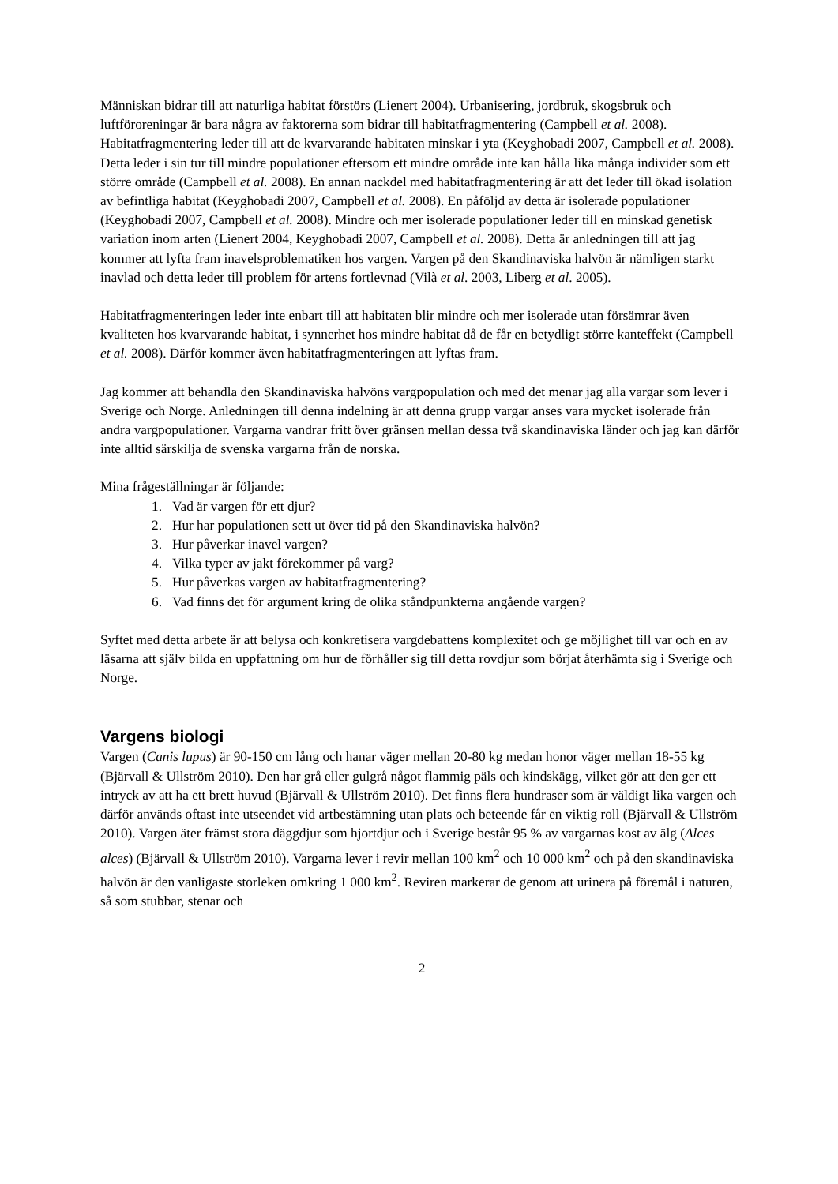Människan bidrar till att naturliga habitat förstörs (Lienert 2004). Urbanisering, jordbruk, skogsbruk och luftföroreningar är bara några av faktorerna som bidrar till habitatfragmentering (Campbell et al. 2008). Habitatfragmentering leder till att de kvarvarande habitaten minskar i yta (Keyghobadi 2007, Campbell et al. 2008). Detta leder i sin tur till mindre populationer eftersom ett mindre område inte kan hålla lika många individer som ett större område (Campbell et al. 2008). En annan nackdel med habitatfragmentering är att det leder till ökad isolation av befintliga habitat (Keyghobadi 2007, Campbell et al. 2008). En påföljd av detta är isolerade populationer (Keyghobadi 2007, Campbell et al. 2008). Mindre och mer isolerade populationer leder till en minskad genetisk variation inom arten (Lienert 2004, Keyghobadi 2007, Campbell et al. 2008). Detta är anledningen till att jag kommer att lyfta fram inavelsproblematiken hos vargen. Vargen på den Skandinaviska halvön är nämligen starkt inavlad och detta leder till problem för artens fortlevnad (Vilà et al. 2003, Liberg et al. 2005).
Habitatfragmenteringen leder inte enbart till att habitaten blir mindre och mer isolerade utan försämrar även kvaliteten hos kvarvarande habitat, i synnerhet hos mindre habitat då de får en betydligt större kanteffekt (Campbell et al. 2008). Därför kommer även habitatfragmenteringen att lyftas fram.
Jag kommer att behandla den Skandinaviska halvöns vargpopulation och med det menar jag alla vargar som lever i Sverige och Norge. Anledningen till denna indelning är att denna grupp vargar anses vara mycket isolerade från andra vargpopulationer. Vargarna vandrar fritt över gränsen mellan dessa två skandinaviska länder och jag kan därför inte alltid särskilja de svenska vargarna från de norska.
Mina frågeställningar är följande:
1. Vad är vargen för ett djur?
2. Hur har populationen sett ut över tid på den Skandinaviska halvön?
3. Hur påverkar inavel vargen?
4. Vilka typer av jakt förekommer på varg?
5. Hur påverkas vargen av habitatfragmentering?
6. Vad finns det för argument kring de olika ståndpunkterna angående vargen?
Syftet med detta arbete är att belysa och konkretisera vargdebattens komplexitet och ge möjlighet till var och en av läsarna att själv bilda en uppfattning om hur de förhåller sig till detta rovdjur som börjat återhämta sig i Sverige och Norge.
Vargens biologi
Vargen (Canis lupus) är 90-150 cm lång och hanar väger mellan 20-80 kg medan honor väger mellan 18-55 kg (Bjärvall & Ullström 2010). Den har grå eller gulgrå något flammig päls och kindskägg, vilket gör att den ger ett intryck av att ha ett brett huvud (Bjärvall & Ullström 2010). Det finns flera hundraser som är väldigt lika vargen och därför används oftast inte utseendet vid artbestämning utan plats och beteende får en viktig roll (Bjärvall & Ullström 2010). Vargen äter främst stora däggdjur som hjortdjur och i Sverige består 95 % av vargarnas kost av älg (Alces alces) (Bjärvall & Ullström 2010). Vargarna lever i revir mellan 100 km<sup>2</sup> och 10 000 km<sup>2</sup> och på den skandinaviska halvön är den vanligaste storleken omkring 1 000 km<sup>2</sup>. Reviren markerar de genom att urinera på föremål i naturen, så som stubbar, stenar och
2